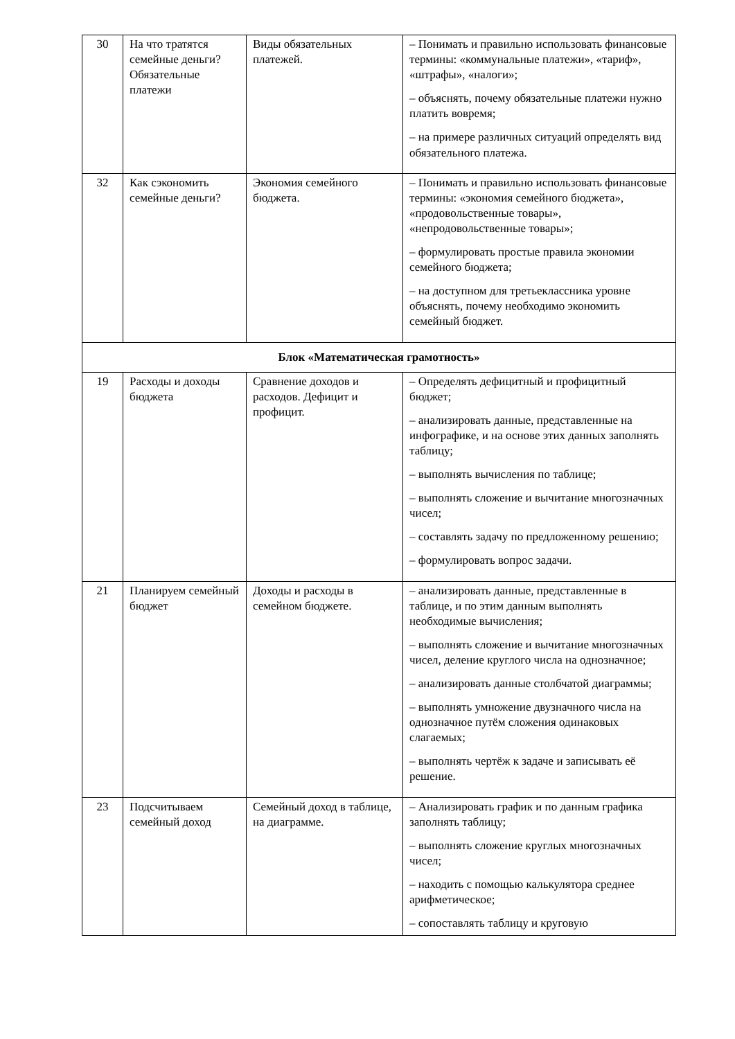| 30 | На что тратятся семейные деньги? Обязательные платежи | Виды обязательных платежей. | – Понимать и правильно использовать финансовые термины: «коммунальные платежи», «тариф», «штрафы», «налоги»; – объяснять, почему обязательные платежи нужно платить вовремя; – на примере различных ситуаций определять вид обязательного платежа. |
| 32 | Как сэкономить семейные деньги? | Экономия семейного бюджета. | – Понимать и правильно использовать финансовые термины: «экономия семейного бюджета», «продовольственные товары», «непродовольственные товары»; – формулировать простые правила экономии семейного бюджета; – на доступном для третьеклассника уровне объяснять, почему необходимо экономить семейный бюджет. |
| Блок «Математическая грамотность» | | | |
| 19 | Расходы и доходы бюджета | Сравнение доходов и расходов. Дефицит и профицит. | – Определять дефицитный и профицитный бюджет; – анализировать данные, представленные на инфографике, и на основе этих данных заполнять таблицу; – выполнять вычисления по таблице; – выполнять сложение и вычитание многозначных чисел; – составлять задачу по предложенному решению; – формулировать вопрос задачи. |
| 21 | Планируем семейный бюджет | Доходы и расходы в семейном бюджете. | – анализировать данные, представленные в таблице, и по этим данным выполнять необходимые вычисления; – выполнять сложение и вычитание многозначных чисел, деление круглого числа на однозначное; – анализировать данные столбчатой диаграммы; – выполнять умножение двузначного числа на однозначное путём сложения одинаковых слагаемых; – выполнять чертёж к задаче и записывать её решение. |
| 23 | Подсчитываем семейный доход | Семейный доход в таблице, на диаграмме. | – Анализировать график и по данным графика заполнять таблицу; – выполнять сложение круглых многозначных чисел; – находить с помощью калькулятора среднее арифметическое; – сопоставлять таблицу и круговую |